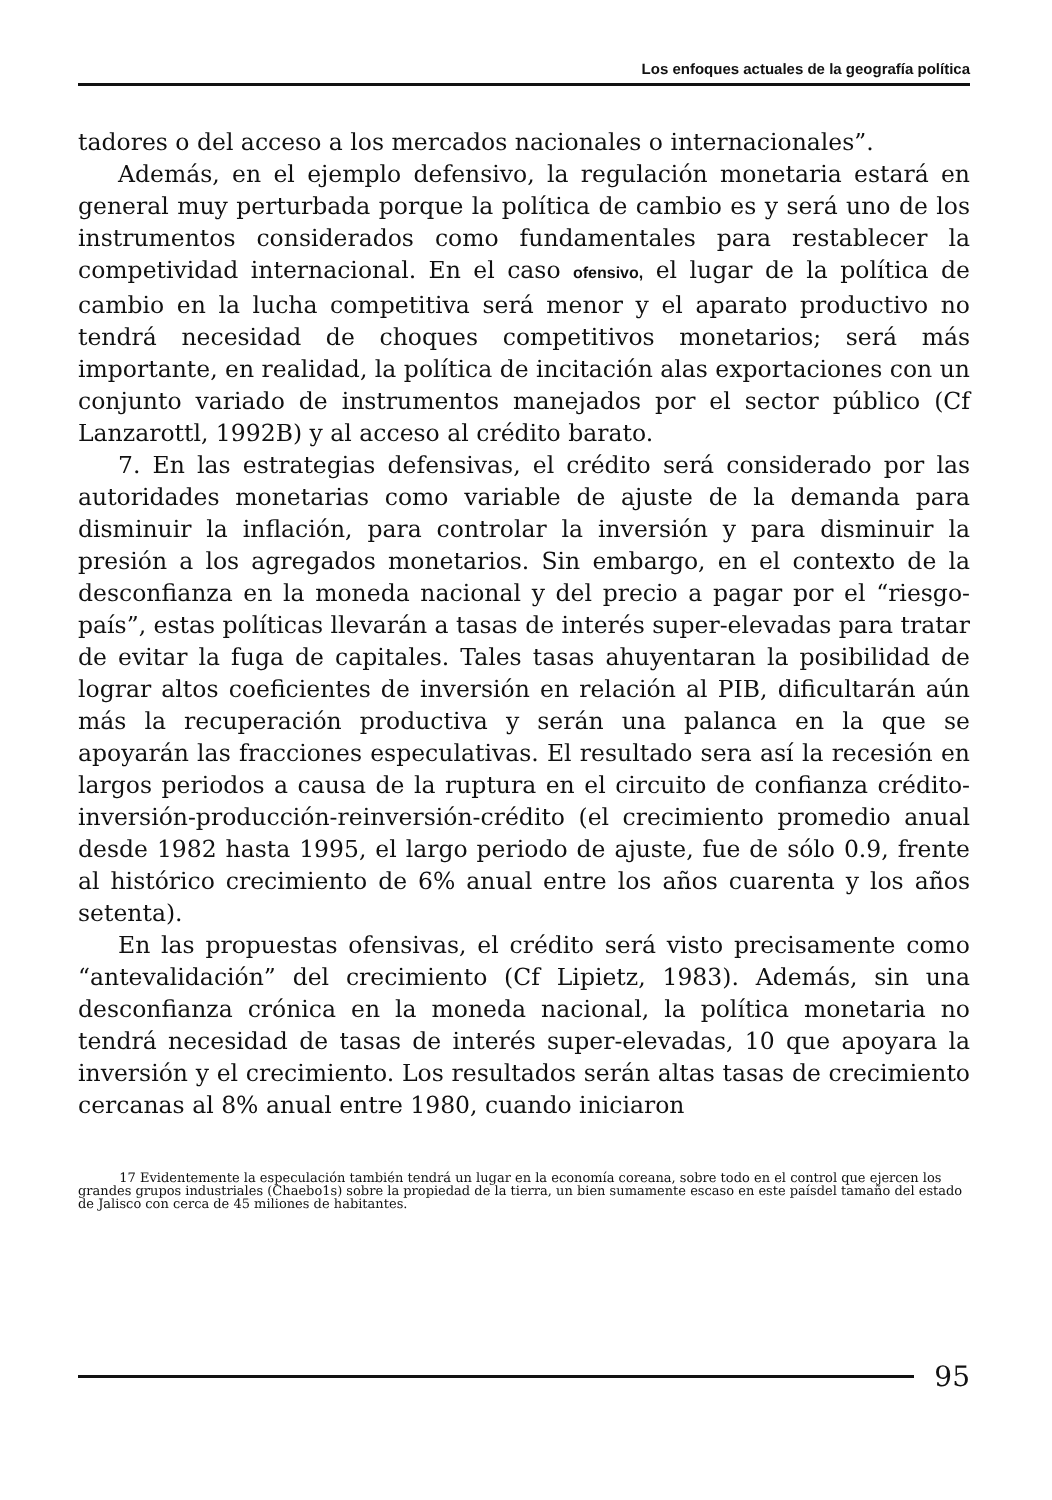Los enfoques actuales de la geografía política
tadores o del acceso a los mercados nacionales o internacionales”.
Además, en el ejemplo defensivo, la regulación monetaria estará en general muy perturbada porque la política de cambio es y será uno de los instrumentos considerados como fundamentales para restablecer la competividad internacional. En el caso ofensivo, el lugar de la política de cambio en la lucha competitiva será menor y el aparato productivo no tendrá necesidad de choques competitivos monetarios; será más importante, en realidad, la política de incitación alas exportaciones con un conjunto variado de instrumentos manejados por el sector público (Cf Lanzarottl, 1992B) y al acceso al crédito barato.
7. En las estrategias defensivas, el crédito será considerado por las autoridades monetarias como variable de ajuste de la demanda para disminuir la inflación, para controlar la inversión y para disminuir la presión a los agregados monetarios. Sin embargo, en el contexto de la desconfianza en la moneda nacional y del precio a pagar por el “riesgo-país”, estas políticas llevarán a tasas de interés super-elevadas para tratar de evitar la fuga de capitales. Tales tasas ahuyentaran la posibilidad de lograr altos coeficientes de inversión en relación al PIB, dificultarán aún más la recuperación productiva y serán una palanca en la que se apoyarán las fracciones especulativas. El resultado sera así la recesión en largos periodos a causa de la ruptura en el circuito de confianza crédito-inversión-producción-reinversión-crédito (el crecimiento promedio anual desde 1982 hasta 1995, el largo periodo de ajuste, fue de sólo 0.9, frente al histórico crecimiento de 6% anual entre los años cuarenta y los años setenta).
En las propuestas ofensivas, el crédito será visto precisamente como “antevalidación” del crecimiento (Cf Lipietz, 1983). Además, sin una desconfianza crónica en la moneda nacional, la política monetaria no tendrá necesidad de tasas de interés super-elevadas, 10 que apoyara la inversión y el crecimiento. Los resultados serán altas tasas de crecimiento cercanas al 8% anual entre 1980, cuando iniciaron
17 Evidentemente la especulación también tendrá un lugar en la economía coreana, sobre todo en el control que ejercen los grandes grupos industriales (Chaebo1s) sobre la propiedad de la tierra, un bien sumamente escaso en este paísdel tamaño del estado de Jalisco con cerca de 45 miliones de habitantes.
95